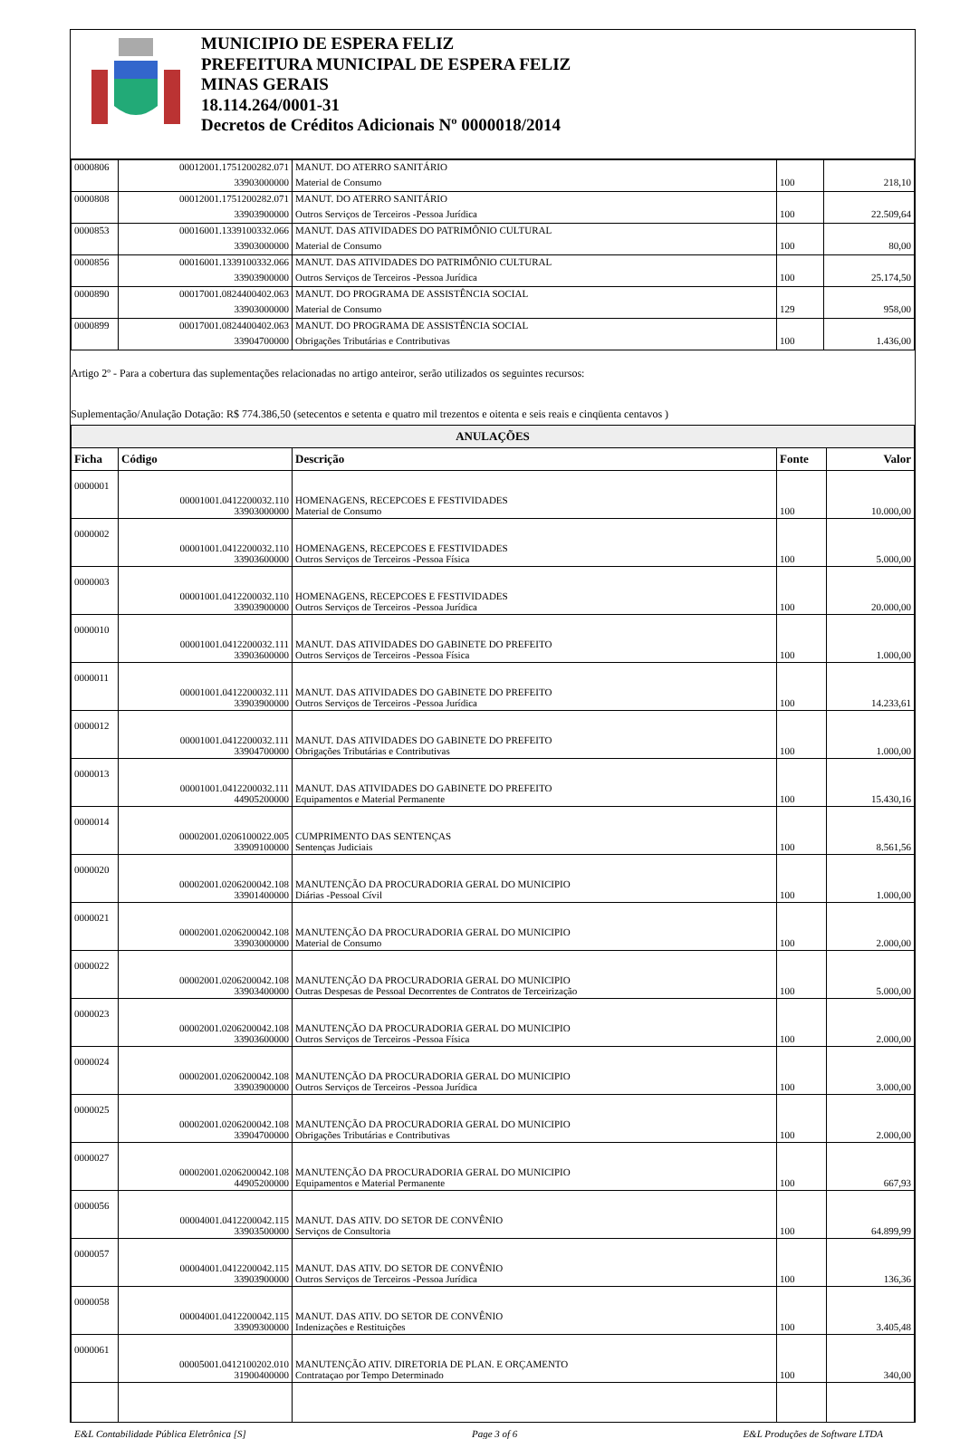MUNICIPIO DE ESPERA FELIZ
PREFEITURA MUNICIPAL DE ESPERA FELIZ
MINAS GERAIS
18.114.264/0001-31
Decretos de Créditos Adicionais Nº 0000018/2014
| 0000806 | 00012001.1751200282.071 | MANUT. DO ATERRO SANITÁRIO | | |
| | 33903000000 | Material de Consumo | 100 | 218,10 |
| 0000808 | 00012001.1751200282.071 | MANUT. DO ATERRO SANITÁRIO | | |
| | 33903900000 | Outros Serviços de Terceiros -Pessoa Jurídica | 100 | 22.509,64 |
| 0000853 | 00016001.1339100332.066 | MANUT. DAS ATIVIDADES DO PATRIMÔNIO CULTURAL | | |
| | 33903000000 | Material de Consumo | 100 | 80,00 |
| 0000856 | 00016001.1339100332.066 | MANUT. DAS ATIVIDADES DO PATRIMÔNIO CULTURAL | | |
| | 33903900000 | Outros Serviços de Terceiros -Pessoa Jurídica | 100 | 25.174,50 |
| 0000890 | 00017001.0824400402.063 | MANUT. DO PROGRAMA DE ASSISTÊNCIA SOCIAL | | |
| | 33903000000 | Material de Consumo | 129 | 958,00 |
| 0000899 | 00017001.0824400402.063 | MANUT. DO PROGRAMA DE ASSISTÊNCIA SOCIAL | | |
| | 33904700000 | Obrigações Tributárias e Contributivas | 100 | 1.436,00 |
Artigo 2º - Para a cobertura das suplementações relacionadas no artigo anteiror, serão utilizados os seguintes recursos:
Suplementação/Anulação Dotação: R$ 774.386,50 (setecentos e setenta e quatro mil trezentos e oitenta e seis reais e cinqüenta centavos )
| ANULAÇÕES | | | | |
| --- | --- | --- | --- | --- |
| Ficha | Código | Descrição | Fonte | Valor |
| 0000001 | 00001001.0412200032.110 33903000000 | HOMENAGENS, RECEPCOES E FESTIVIDADES Material de Consumo | 100 | 10.000,00 |
| 0000002 | 00001001.0412200032.110 33903600000 | HOMENAGENS, RECEPCOES E FESTIVIDADES Outros Serviços de Terceiros -Pessoa Física | 100 | 5.000,00 |
| 0000003 | 00001001.0412200032.110 33903900000 | HOMENAGENS, RECEPCOES E FESTIVIDADES Outros Serviços de Terceiros -Pessoa Jurídica | 100 | 20.000,00 |
| 0000010 | 00001001.0412200032.111 33903600000 | MANUT. DAS ATIVIDADES DO GABINETE DO PREFEITO Outros Serviços de Terceiros -Pessoa Física | 100 | 1.000,00 |
| 0000011 | 00001001.0412200032.111 33903900000 | MANUT. DAS ATIVIDADES DO GABINETE DO PREFEITO Outros Serviços de Terceiros -Pessoa Jurídica | 100 | 14.233,61 |
| 0000012 | 00001001.0412200032.111 33904700000 | MANUT. DAS ATIVIDADES DO GABINETE DO PREFEITO Obrigações Tributárias e Contributivas | 100 | 1.000,00 |
| 0000013 | 00001001.0412200032.111 44905200000 | MANUT. DAS ATIVIDADES DO GABINETE DO PREFEITO Equipamentos e Material Permanente | 100 | 15.430,16 |
| 0000014 | 00002001.0206100022.005 33909100000 | CUMPRIMENTO DAS SENTENÇAS Sentenças Judiciais | 100 | 8.561,56 |
| 0000020 | 00002001.0206200042.108 33901400000 | MANUTENÇÃO DA PROCURADORIA GERAL DO MUNICIPIO Diárias -Pessoal Cívil | 100 | 1.000,00 |
| 0000021 | 00002001.0206200042.108 33903000000 | MANUTENÇÃO DA PROCURADORIA GERAL DO MUNICIPIO Material de Consumo | 100 | 2.000,00 |
| 0000022 | 00002001.0206200042.108 33903400000 | MANUTENÇÃO DA PROCURADORIA GERAL DO MUNICIPIO Outras Despesas de Pessoal Decorrentes de Contratos de Terceirização | 100 | 5.000,00 |
| 0000023 | 00002001.0206200042.108 33903600000 | MANUTENÇÃO DA PROCURADORIA GERAL DO MUNICIPIO Outros Serviços de Terceiros -Pessoa Física | 100 | 2.000,00 |
| 0000024 | 00002001.0206200042.108 33903900000 | MANUTENÇÃO DA PROCURADORIA GERAL DO MUNICIPIO Outros Serviços de Terceiros -Pessoa Jurídica | 100 | 3.000,00 |
| 0000025 | 00002001.0206200042.108 33904700000 | MANUTENÇÃO DA PROCURADORIA GERAL DO MUNICIPIO Obrigações Tributárias e Contributivas | 100 | 2.000,00 |
| 0000027 | 00002001.0206200042.108 44905200000 | MANUTENÇÃO DA PROCURADORIA GERAL DO MUNICIPIO Equipamentos e Material Permanente | 100 | 667,93 |
| 0000056 | 00004001.0412200042.115 33903500000 | MANUT. DAS ATIV. DO SETOR DE CONVÊNIO Serviços de Consultoria | 100 | 64.899,99 |
| 0000057 | 00004001.0412200042.115 33903900000 | MANUT. DAS ATIV. DO SETOR DE CONVÊNIO Outros Serviços de Terceiros -Pessoa Jurídica | 100 | 136,36 |
| 0000058 | 00004001.0412200042.115 33909300000 | MANUT. DAS ATIV. DO SETOR DE CONVÊNIO Indenizações e Restituições | 100 | 3.405,48 |
| 0000061 | 00005001.0412100202.010 31900400000 | MANUTENÇÃO ATIV. DIRETORIA DE PLAN. E ORÇAMENTO Contrataçao por Tempo Determinado | 100 | 340,00 |
E&L Contabilidade Pública Eletrônica [S] Page 3 of 6 E&L Produções de Software LTDA